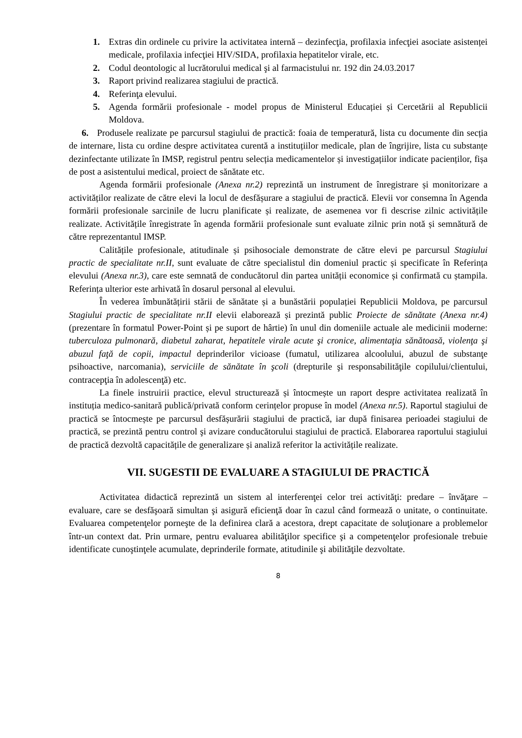1. Extras din ordinele cu privire la activitatea internă – dezinfecţia, profilaxia infecţiei asociate asistenței medicale, profilaxia infecţiei HIV/SIDA, profilaxia hepatitelor virale, etc.
2. Codul deontologic al lucrătorului medical şi al farmacistului nr. 192 din 24.03.2017
3. Raport privind realizarea stagiului de practică.
4. Referinţa elevului.
5. Agenda formării profesionale - model propus de Ministerul Educației și Cercetării al Republicii Moldova.
6. Produsele realizate pe parcursul stagiului de practică: foaia de temperatură, lista cu documente din secția de internare, lista cu ordine despre activitatea curentă a instituțiilor medicale, plan de îngrijire, lista cu substanțe dezinfectante utilizate în IMSP, registrul pentru selecția medicamentelor și investigațiilor indicate pacienților, fișa de post a asistentului medical, proiect de sănătate etc.
Agenda formării profesionale (Anexa nr.2) reprezintă un instrument de înregistrare și monitorizare a activităților realizate de către elevi la locul de desfășurare a stagiului de practică. Elevii vor consemna în Agenda formării profesionale sarcinile de lucru planificate și realizate, de asemenea vor fi descrise zilnic activitățile realizate. Activitățile înregistrate în agenda formării profesionale sunt evaluate zilnic prin notă și semnătură de către reprezentantul IMSP.
Calitățile profesionale, atitudinale și psihosociale demonstrate de către elevi pe parcursul Stagiului practic de specialitate nr.II, sunt evaluate de către specialistul din domeniul practic și specificate în Referința elevului (Anexa nr.3), care este semnată de conducătorul din partea unității economice și confirmată cu ștampila. Referința ulterior este arhivată în dosarul personal al elevului.
În vederea îmbunătățirii stării de sănătate și a bunăstării populației Republicii Moldova, pe parcursul Stagiului practic de specialitate nr.II elevii elaborează și prezintă public Proiecte de sănătate (Anexa nr.4) (prezentare în formatul Power-Point și pe suport de hârtie) în unul din domeniile actuale ale medicinii moderne: tuberculoza pulmonară, diabetul zaharat, hepatitele virale acute şi cronice, alimentaţia sănătoasă, violenţa şi abuzul faţă de copii, impactul deprinderilor vicioase (fumatul, utilizarea alcoolului, abuzul de substanţe psihoactive, narcomania), serviciile de sănătate în şcoli (drepturile şi responsabilităţile copilului/clientului, contracepţia în adolescenţă) etc.
La finele instruirii practice, elevul structurează și întocmește un raport despre activitatea realizată în instituția medico-sanitară publică/privată conform cerințelor propuse în model (Anexa nr.5). Raportul stagiului de practică se întocmește pe parcursul desfășurării stagiului de practică, iar după finisarea perioadei stagiului de practică, se prezintă pentru control şi avizare conducătorului stagiului de practică. Elaborarea raportului stagiului de practică dezvoltă capacitățile de generalizare și analiză referitor la activitățile realizate.
VII. SUGESTII DE EVALUARE A STAGIULUI DE PRACTICĂ
Activitatea didactică reprezintă un sistem al interferenţei celor trei activităţi: predare – învăţare – evaluare, care se desfăşoară simultan şi asigură eficienţă doar în cazul când formează o unitate, o continuitate. Evaluarea competenţelor porneşte de la definirea clară a acestora, drept capacitate de soluţionare a problemelor într-un context dat. Prin urmare, pentru evaluarea abilităţilor specifice şi a competenţelor profesionale trebuie identificate cunoştinţele acumulate, deprinderile formate, atitudinile şi abilităţile dezvoltate.
8